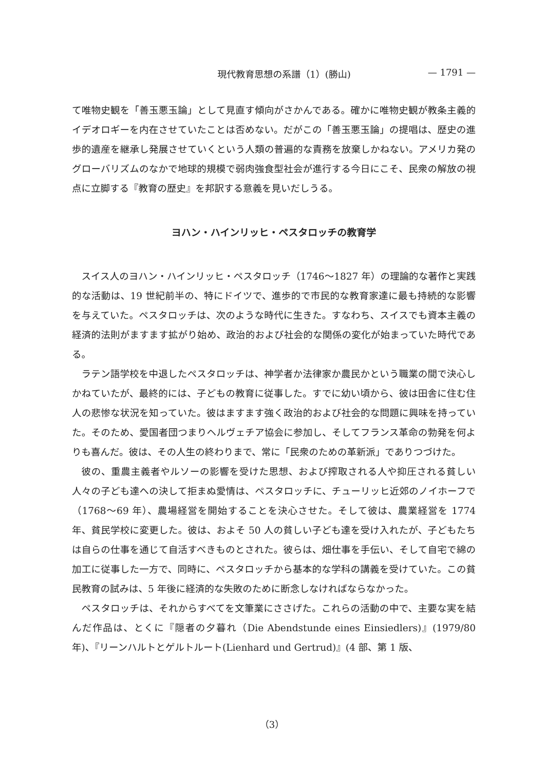現代教育思想の系譜（1）(勝山) — 1791 —
て唯物史観を「善玉悪玉論」として見直す傾向がさかんである。確かに唯物史観が教条主義的イデオロギーを内在させていたことは否めない。だがこの「善玉悪玉論」の提唱は、歴史の進歩的遺産を継承し発展させていくという人類の普遍的な責務を放棄しかねない。アメリカ発のグローバリズムのなかで地球的規模で弱肉強食型社会が進行する今日にこそ、民衆の解放の視点に立脚する『教育の歴史』を邦訳する意義を見いだしうる。
ヨハン・ハインリッヒ・ペスタロッチの教育学
スイス人のヨハン・ハインリッヒ・ペスタロッチ（1746〜1827 年）の理論的な著作と実践的な活動は、19 世紀前半の、特にドイツで、進歩的で市民的な教育家達に最も持続的な影響を与えていた。ペスタロッチは、次のような時代に生きた。すなわち、スイスでも資本主義の経済的法則がますます拡がり始め、政治的および社会的な関係の変化が始まっていた時代である。
ラテン語学校を中退したペスタロッチは、神学者か法律家か農民かという職業の間で決心しかねていたが、最終的には、子どもの教育に従事した。すでに幼い頃から、彼は田舎に住む住人の悲惨な状況を知っていた。彼はますます強く政治的および社会的な問題に興味を持っていた。そのため、愛国者団つまりヘルヴェチア協会に参加し、そしてフランス革命の勃発を何よりも喜んだ。彼は、その人生の終わりまで、常に「民衆のための革新派」でありつづけた。
彼の、重農主義者やルソーの影響を受けた思想、および搾取される人や抑圧される貧しい人々の子ども達への決して拒まぬ愛情は、ペスタロッチに、チューリッヒ近郊のノイホーフで（1768〜69 年）、農場経営を開始することを決心させた。そして彼は、農業経営を 1774 年、貧民学校に変更した。彼は、およそ 50 人の貧しい子ども達を受け入れたが、子どもたちは自らの仕事を通じて自活すべきものとされた。彼らは、畑仕事を手伝い、そして自宅で綿の加工に従事した一方で、同時に、ペスタロッチから基本的な学科の講義を受けていた。この貧民教育の試みは、5 年後に経済的な失敗のために断念しなければならなかった。
ペスタロッチは、それからすべてを文筆業にささげた。これらの活動の中で、主要な実を結んだ作品は、とくに『隠者の夕暮れ（Die Abendstunde eines Einsiedlers)』(1979/80 年)、『リーンハルトとゲルトルート(Lienhard und Gertrud)』(4 部、第 1 版、
（3）